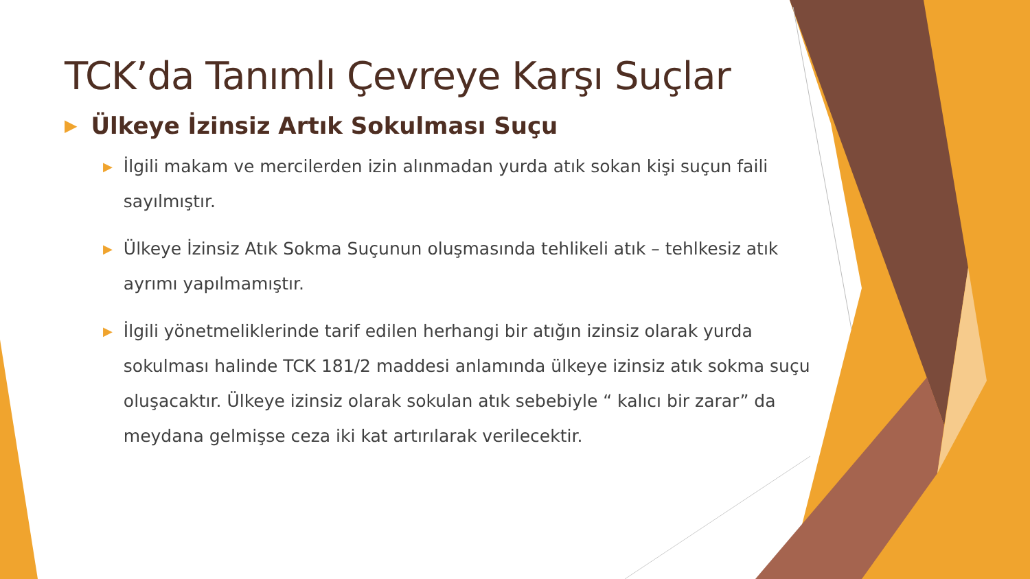TCK’da Tanımlı Çevreye Karşı Suçlar
▶ Ülkeye İzinsiz Artık Sokulması Suçu
▶ İlgili makam ve mercilerden izin alınmadan yurda atık sokan kişi suçun faili sayılmıştır.
▶ Ülkeye İzinsiz Atık Sokma Suçunun oluşmasında tehlikeli atık – tehlkesiz atık ayrımı yapılmamıştır.
▶ İlgili yönetmeliklerinde tarif edilen herhangi bir atığın izinsiz olarak yurda sokulması halinde TCK 181/2 maddesi anlamında ülkeye izinsiz atık sokma suçu oluşacaktır. Ülkeye izinsiz olarak sokulan atık sebebiyle “ kalıcı bir zarar” da meydana gelmişse ceza iki kat artırılarak verilecektir.